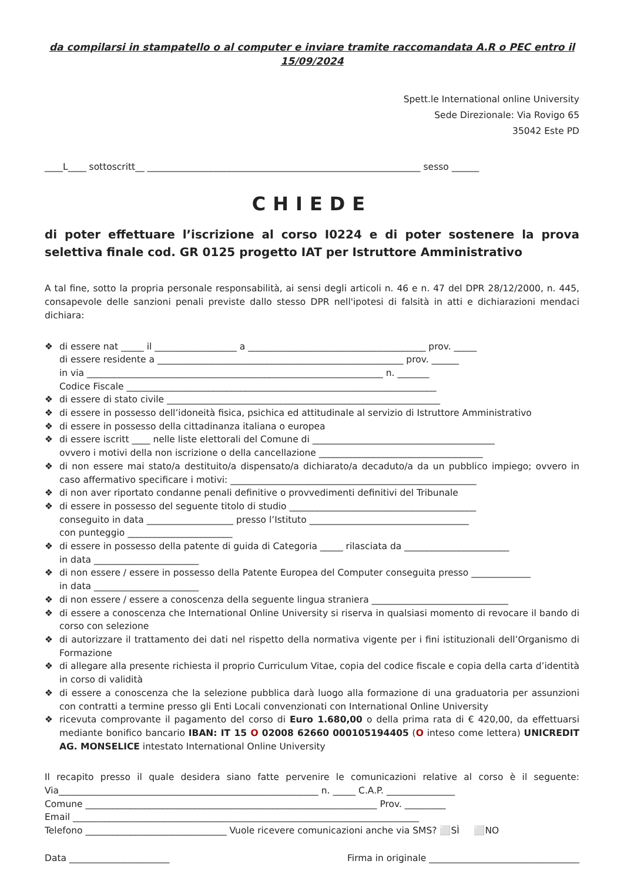da compilarsi in stampatello o al computer e inviare tramite raccomandata A.R o PEC entro il 15/09/2024
Spett.le International online University
Sede Direzionale: Via Rovigo 65
35042 Este PD
____L____ sottoscritt__ ____________________________________________________________ sesso ______
CHIEDE
di poter effettuare l’iscrizione al corso I0224 e di poter sostenere la prova selettiva finale cod. GR 0125 progetto IAT per Istruttore Amministrativo
A tal fine, sotto la propria personale responsabilità, ai sensi degli articoli n. 46 e n. 47 del DPR 28/12/2000, n. 445, consapevole delle sanzioni penali previste dallo stesso DPR nell'ipotesi di falsità in atti e dichiarazioni mendaci dichiara:
❖ di essere nat _____ il __________________ a _______________________________________ prov. _____
di essere residente a ______________________________________________________ prov. ______
in via _________________________________________________________________ n. _______
Codice Fiscale ____________________________________________________________________
❖ di essere di stato civile ____________________________________________________________
❖ di essere in possesso dell’idoneità fisica, psichica ed attitudinale al servizio di Istruttore Amministrativo
❖ di essere in possesso della cittadinanza italiana o europea
❖ di essere iscritt ____ nelle liste elettorali del Comune di ________________________________________
ovvero i motivi della non iscrizione o della cancellazione ____________________________________
❖ di non essere mai stato/a destituito/a dispensato/a dichiarato/a decaduto/a da un pubblico impiego; ovvero in caso affermativo specificare i motivi: ______________________________________________________
❖ di non aver riportato condanne penali definitive o provvedimenti definitivi del Tribunale
❖ di essere in possesso del seguente titolo di studio _________________________________________
conseguito in data ___________________ presso l’Istituto ___________________________________
con punteggio _______________________
❖ di essere in possesso della patente di guida di Categoria _____ rilasciata da _______________________
in data _______________________
❖ di non essere / essere in possesso della Patente Europea del Computer conseguita presso _____________
in data _______________________
❖ di non essere / essere a conoscenza della seguente lingua straniera ______________________________
❖ di essere a conoscenza che International Online University si riserva in qualsiasi momento di revocare il bando di corso con selezione
❖ di autorizzare il trattamento dei dati nel rispetto della normativa vigente per i fini istituzionali dell’Organismo di Formazione
❖ di allegare alla presente richiesta il proprio Curriculum Vitae, copia del codice fiscale e copia della carta d’identità in corso di validità
❖ di essere a conoscenza che la selezione pubblica darà luogo alla formazione di una graduatoria per assunzioni con contratti a termine presso gli Enti Locali convenzionati con International Online University
❖ ricevuta comprovante il pagamento del corso di Euro 1.680,00 o della prima rata di € 420,00, da effettuarsi mediante bonifico bancario IBAN: IT 15 O 02008 62660 000105194405 (O inteso come lettera) UNICREDIT AG. MONSELICE intestato International Online University
Il recapito presso il quale desidera siano fatte pervenire le comunicazioni relative al corso è il seguente: Via_________________________________________________________ n. _____ C.A.P. _______________
Comune ________________________________________________________________ Prov. _________
Email ____________________________________________________________________________
Telefono _______________________________ Vuole ricevere comunicazioni anche via SMS? ⬜SÌ ⬜NO
Data ______________________ Firma in originale _________________________________